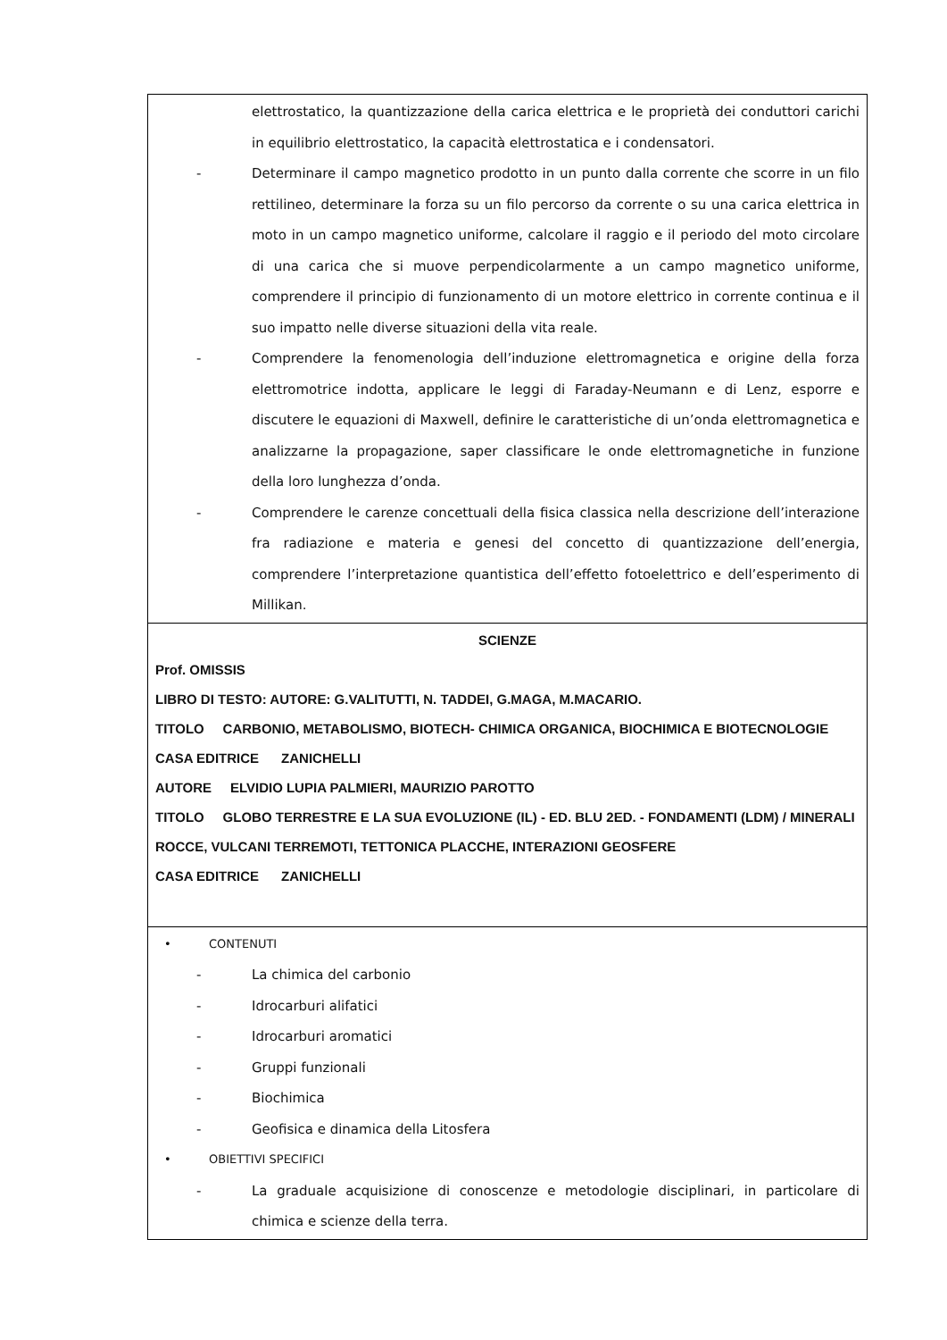| elettrostatico, la quantizzazione della carica elettrica e le proprietà dei conduttori carichi in equilibrio elettrostatico, la capacità elettrostatica e i condensatori. - Determinare il campo magnetico prodotto in un punto dalla corrente che scorre in un filo rettilineo, determinare la forza su un filo percorso da corrente o su una carica elettrica in moto in un campo magnetico uniforme, calcolare il raggio e il periodo del moto circolare di una carica che si muove perpendicolarmente a un campo magnetico uniforme, comprendere il principio di funzionamento di un motore elettrico in corrente continua e il suo impatto nelle diverse situazioni della vita reale. - Comprendere la fenomenologia dell’induzione elettromagnetica e origine della forza elettromotrice indotta, applicare le leggi di Faraday-Neumann e di Lenz, esporre e discutere le equazioni di Maxwell, definire le caratteristiche di un’onda elettromagnetica e analizzarne la propagazione, saper classificare le onde elettromagnetiche in funzione della loro lunghezza d’onda. - Comprendere le carenze concettuali della fisica classica nella descrizione dell’interazione fra radiazione e materia e genesi del concetto di quantizzazione dell’energia, comprendere l’interpretazione quantistica dell’effetto fotoelettrico e dell’esperimento di Millikan. |
| SCIENZE Prof. OMISSIS LIBRO DI TESTO: AUTORE: G.VALITUTTI, N. TADDEI, G.MAGA, M.MACARIO. TITOLO CARBONIO, METABOLISMO, BIOTECH- CHIMICA ORGANICA, BIOCHIMICA E BIOTECNOLOGIE CASA EDITRICE ZANICHELLI AUTORE ELVIDIO LUPIA PALMIERI, MAURIZIO PAROTTO TITOLO GLOBO TERRESTRE E LA SUA EVOLUZIONE (IL) - ED. BLU 2ED. - FONDAMENTI (LDM) / MINERALI ROCCE, VULCANI TERREMOTI, TETTONICA PLACCHE, INTERAZIONI GEOSFERE CASA EDITRICE ZANICHELLI |
| • CONTENUTI - La chimica del carbonio - Idrocarburi alifatici - Idrocarburi aromatici - Gruppi funzionali - Biochimica - Geofisica e dinamica della Litosfera • OBIETTIVI SPECIFICI - La graduale acquisizione di conoscenze e metodologie disciplinari, in particolare di chimica e scienze della terra. |